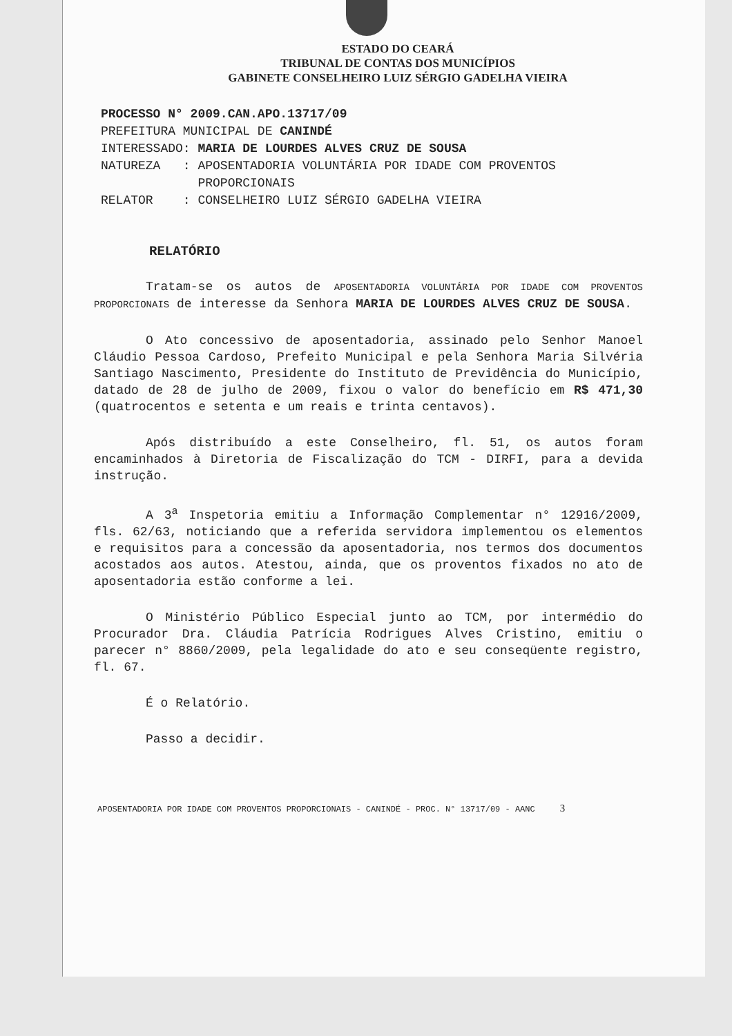ESTADO DO CEARÁ
TRIBUNAL DE CONTAS DOS MUNICÍPIOS
GABINETE CONSELHEIRO LUIZ SÉRGIO GADELHA VIEIRA
PROCESSO N° 2009.CAN.APO.13717/09
PREFEITURA MUNICIPAL DE CANINDÉ
| INTERESSADO: | MARIA DE LOURDES ALVES CRUZ DE SOUSA |
| NATUREZA : | APOSENTADORIA VOLUNTÁRIA POR IDADE COM PROVENTOS PROPORCIONAIS |
| RELATOR : | CONSELHEIRO LUIZ SÉRGIO GADELHA VIEIRA |
RELATÓRIO
Tratam-se os autos de APOSENTADORIA VOLUNTÁRIA POR IDADE COM PROVENTOS PROPORCIONAIS de interesse da Senhora MARIA DE LOURDES ALVES CRUZ DE SOUSA.
O Ato concessivo de aposentadoria, assinado pelo Senhor Manoel Cláudio Pessoa Cardoso, Prefeito Municipal e pela Senhora Maria Silvéria Santiago Nascimento, Presidente do Instituto de Previdência do Município, datado de 28 de julho de 2009, fixou o valor do benefício em R$ 471,30 (quatrocentos e setenta e um reais e trinta centavos).
Após distribuído a este Conselheiro, fl. 51, os autos foram encaminhados à Diretoria de Fiscalização do TCM - DIRFI, para a devida instrução.
A 3<sup>a</sup> Inspetoria emitiu a Informação Complementar n° 12916/2009, fls. 62/63, noticiando que a referida servidora implementou os elementos e requisitos para a concessão da aposentadoria, nos termos dos documentos acostados aos autos. Atestou, ainda, que os proventos fixados no ato de aposentadoria estão conforme a lei.
O Ministério Público Especial junto ao TCM, por intermédio do Procurador Dra. Cláudia Patrícia Rodrigues Alves Cristino, emitiu o parecer n° 8860/2009, pela legalidade do ato e seu conseqüente registro, fl. 67.
É o Relatório.
Passo a decidir.
APOSENTADORIA POR IDADE COM PROVENTOS PROPORCIONAIS - CANINDÉ - PROC. N° 13717/09 - AANC 3